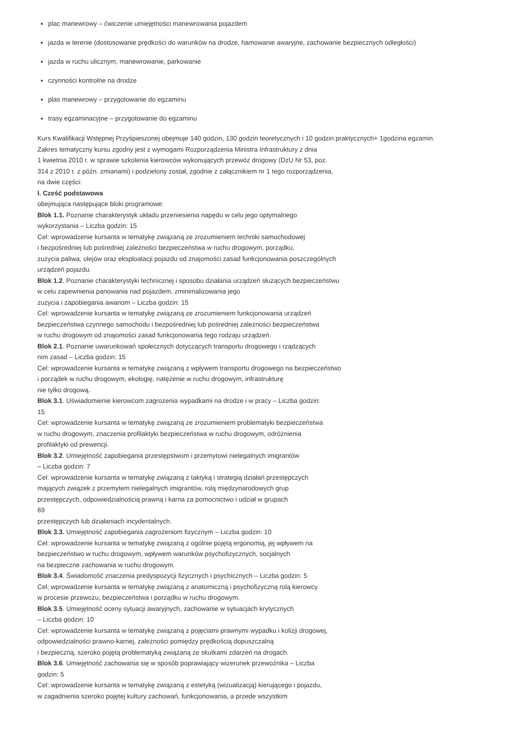plac manewrowy – ćwiczenie umiejętności manewrowania pojazdem
jazda w terenie (dostosowanie prędkości do warunków na drodze, hamowanie awaryjne, zachowanie bezpiecznych odległości)
jazda w ruchu ulicznym, manewrowanie, parkowanie
czynności kontrolne na drodze
plas manewrowy – przygotowanie do egzaminu
trasy egzaminacyjne – przygotowanie do egzaminu
Kurs Kwalifikacji Wstępnej Przyśpieszonej obejmuje 140 godzin, 130 godzin teoretycznych i 10 godzin praktycznych+ 1godzina egzamin.
Zakres tematyczny kursu zgodny jest z wymogami Rozporządzenia Ministra Infrastruktury z dnia
1 kwietnia 2010 r. w sprawie szkolenia kierowców wykonujących przewóz drogowy (DzU Nr 53, poz.
314 z 2010 r. z późn. zmianami) i podzielony został, zgodnie z załącznikiem nr 1 tego rozporządzenia,
na dwie części:
I. Cześć podstawowa
obejmująca następujące bloki programowe:
Blok 1.1. Poznanie charakterystyk układu przeniesienia napędu w celu jego optymalnego
wykorzystania – Liczba godzin: 15
Cel: wprowadzenie kursanta w tematykę związaną ze zrozumieniem techniki samochodowej
i bezpośredniej lub pośredniej zależności bezpieczeństwa w ruchu drogowym, porządku,
zużycia paliwa, olejów oraz eksploatacji pojazdu od znajomości zasad funkcjonowania poszczególnych
urządzeń pojazdu.
Blok 1.2. Poznanie charakterystyki technicznej i sposobu działania urządzeń służących bezpieczeństwu
w celu zapewnienia panowania nad pojazdem, zminimalizowania jego
zużycia i zapobiegania awariom – Liczba godzin: 15
Cel: wprowadzenie kursanta w tematykę związaną ze zrozumieniem funkcjonowania urządzeń
bezpieczeństwa czynnego samochodu i bezpośredniej lub pośredniej zależności bezpieczeństwa
w ruchu drogowym od znajomości zasad funkcjonowania tego rodzaju urządzeń.
Blok 2.1. Poznanie uwarunkowań społecznych dotyczących transportu drogowego i rządzących
nim zasad – Liczba godzin: 15
Cel: wprowadzenie kursanta w tematykę związaną z wpływem transportu drogowego na bezpieczeństwo
i porządek w ruchu drogowym, ekologię, natężenie w ruchu drogowym, infrastrukturę
nie tylko drogową.
Blok 3.1. Uświadomienie kierowcom zagrożenia wypadkami na drodze i w pracy – Liczba godzin:
15
Cel: wprowadzenie kursanta w tematykę związaną ze zrozumieniem problematyki bezpieczeństwa
w ruchu drogowym, znaczenia profilaktyki bezpieczeństwa w ruchu drogowym, odróżnienia
profilaktyki od prewencji.
Blok 3.2. Umiejętność zapobiegania przestępstwom i przemytowi nielegalnych imigrantów
– Liczba godzin: 7
Cel: wprowadzenie kursanta w tematykę związaną z taktyką i strategią działań przestępczych
mających związek z przemytem nielegalnych imigrantów, rolą międzynarodowych grup
przestępczych, odpowiedzialnością prawną i karna za pomocnictwo i udział w grupach
69
przestępczych lub działaniach incydentalnych.
Blok 3.3. Umiejętność zapobiegania zagrożeniom fizycznym – Liczba godzin: 10
Cel: wprowadzenie kursanta w tematykę związaną z ogólnie pojętą ergonomią, jej wpływem na
bezpieczeństwo w ruchu drogowym, wpływem warunków psychofizycznych, socjalnych
na bezpieczne zachowania w ruchu drogowym.
Blok 3.4. Świadomość znaczenia predyspozycji fizycznych i psychicznych – Liczba godzin: 5
Cel: wprowadzenie kursanta w tematykę związaną z anatomiczną i psychofizyczną rolą kierowcy
w procesie przewozu, bezpieczeństwa i porządku w ruchu drogowym.
Blok 3.5. Umiejętność oceny sytuacji awaryjnych, zachowanie w sytuacjach krytycznych
– Liczba godzin: 10
Cel: wprowadzenie kursanta w tematykę związaną z pojęciami prawnymi wypadku i kolizji drogowej,
odpowiedzialności prawno-karnej, zależności pomiędzy prędkością dopuszczalną
i bezpieczną, szeroko pojętą problematyką związaną ze skutkami zdarzeń na drogach.
Blok 3.6. Umiejętność zachowania się w sposób poprawiający wizerunek przewoźnika – Liczba
godzin: 5
Cel: wprowadzenie kursanta w tematykę związaną z estetyką (wizualizacją) kierującego i pojazdu,
w zagadnienia szeroko pojętej kultury zachowań, funkcjonowania, a przede wszystkim